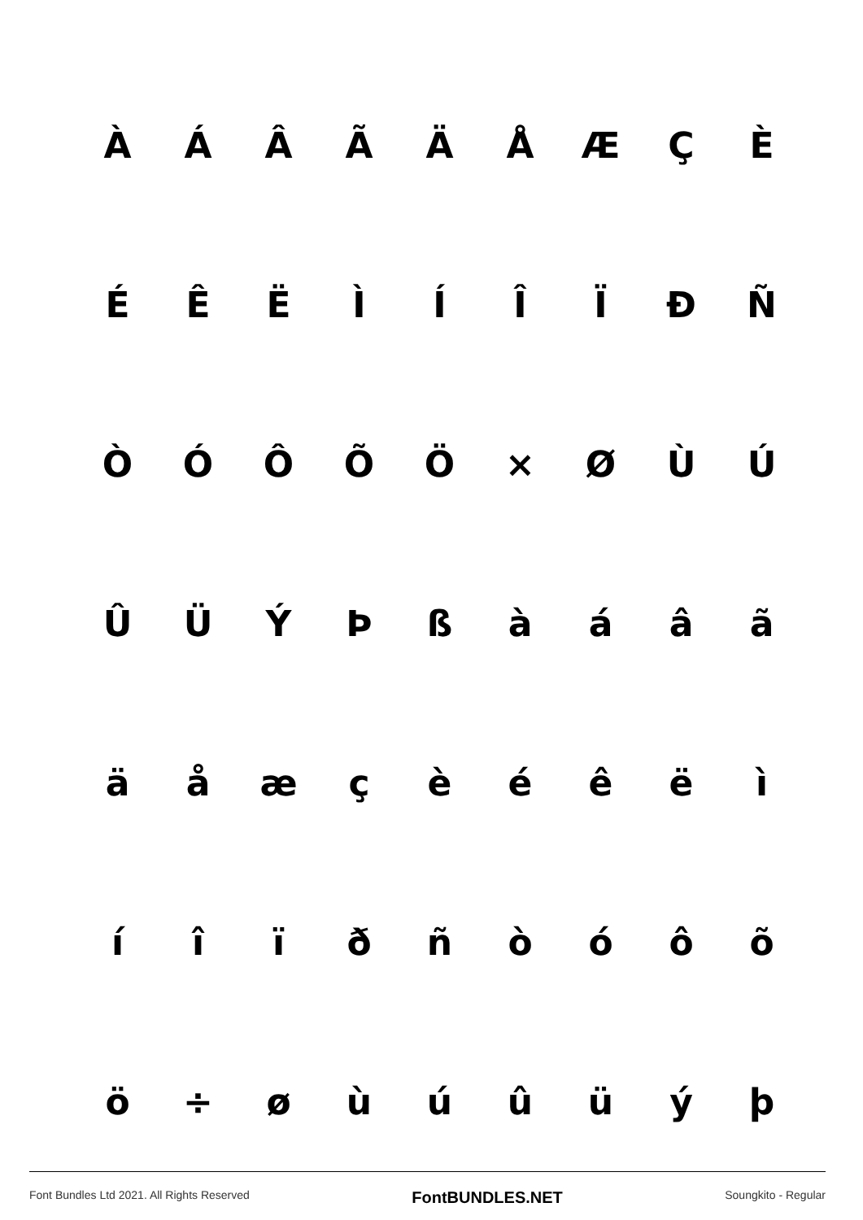| À | Á | Â | Ã | Ä | Å | Æ | Ç | È |
| É | Ê | Ë | Ì | Í | Î | Ï | Ð | Ñ |
| Ò | Ó | Ô | Õ | Ö | × | Ø | Ù | Ú |
| Û | Ü | Ý | Þ | ß | à | á | â | ã |
| ä | å | æ | ç | è | é | ê | ë | ì |
| í | î | ï | ð | ñ | ò | ó | ô | õ |
| ö | ÷ | ø | ù | ú | û | ü | ý | þ |
Font Bundles Ltd 2021. All Rights Reserved FontBUNDLES.NET Soungkito - Regular